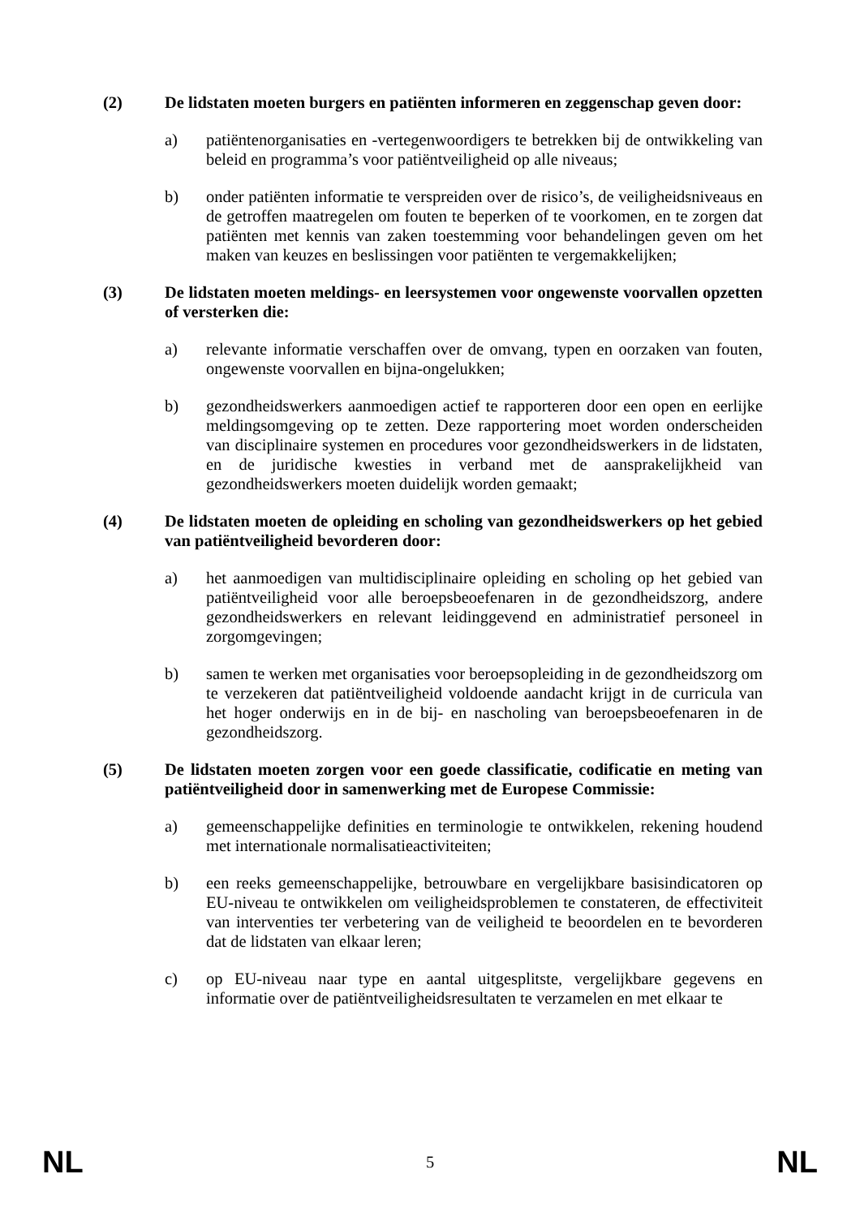(2) De lidstaten moeten burgers en patiënten informeren en zeggenschap geven door:
a) patiëntenorganisaties en -vertegenwoordigers te betrekken bij de ontwikkeling van beleid en programma’s voor patiëntveiligheid op alle niveaus;
b) onder patiënten informatie te verspreiden over de risico’s, de veiligheidsniveaus en de getroffen maatregelen om fouten te beperken of te voorkomen, en te zorgen dat patiënten met kennis van zaken toestemming voor behandelingen geven om het maken van keuzes en beslissingen voor patiënten te vergemakkelijken;
(3) De lidstaten moeten meldings- en leersystemen voor ongewenste voorvallen opzetten of versterken die:
a) relevante informatie verschaffen over de omvang, typen en oorzaken van fouten, ongewenste voorvallen en bijna-ongelukken;
b) gezondheidswerkers aanmoedigen actief te rapporteren door een open en eerlijke meldingsomgeving op te zetten. Deze rapportering moet worden onderscheiden van disciplinaire systemen en procedures voor gezondheidswerkers in de lidstaten, en de juridische kwesties in verband met de aansprakelijkheid van gezondheidswerkers moeten duidelijk worden gemaakt;
(4) De lidstaten moeten de opleiding en scholing van gezondheidswerkers op het gebied van patiëntveiligheid bevorderen door:
a) het aanmoedigen van multidisciplinaire opleiding en scholing op het gebied van patiëntveiligheid voor alle beroepsbeoefenaren in de gezondheidszorg, andere gezondheidswerkers en relevant leidinggevend en administratief personeel in zorgomgevingen;
b) samen te werken met organisaties voor beroepsopleiding in de gezondheidszorg om te verzekeren dat patiëntveiligheid voldoende aandacht krijgt in de curricula van het hoger onderwijs en in de bij- en nascholing van beroepsbeoefenaren in de gezondheidszorg.
(5) De lidstaten moeten zorgen voor een goede classificatie, codificatie en meting van patiëntveiligheid door in samenwerking met de Europese Commissie:
a) gemeenschappelijke definities en terminologie te ontwikkelen, rekening houdend met internationale normalisatieactiviteiten;
b) een reeks gemeenschappelijke, betrouwbare en vergelijkbare basisindicatoren op EU-niveau te ontwikkelen om veiligheidsproblemen te constateren, de effectiviteit van interventies ter verbetering van de veiligheid te beoordelen en te bevorderen dat de lidstaten van elkaar leren;
c) op EU-niveau naar type en aantal uitgesplitste, vergelijkbare gegevens en informatie over de patiëntveiligheidsresultaten te verzamelen en met elkaar te
NL 5 NL